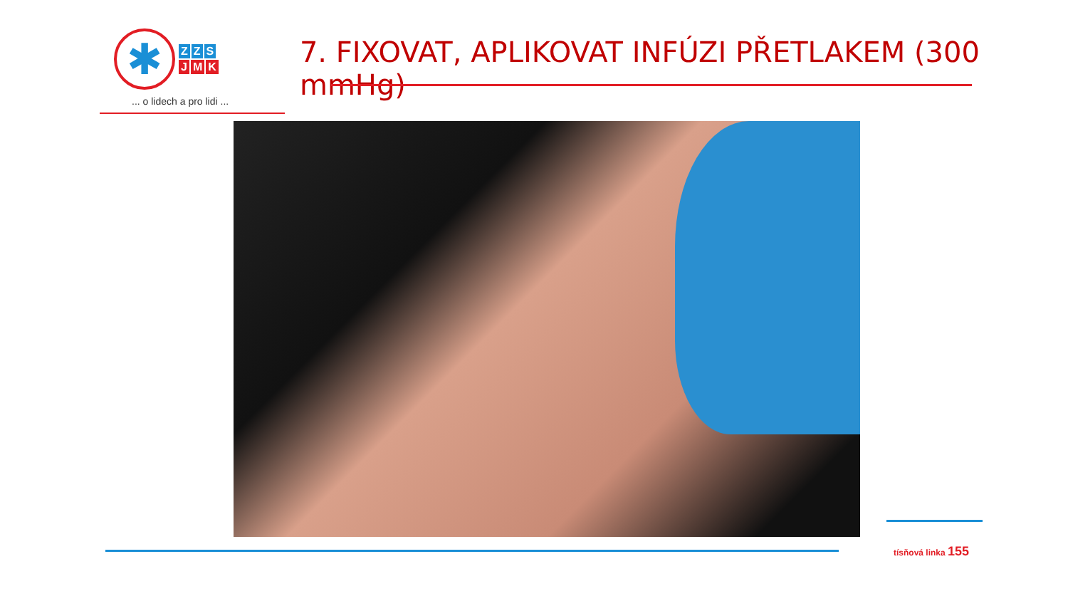✱
Z Z S
J M K
... o lidech a pro lidi ...
7. FIXOVAT, APLIKOVAT INFÚZI PŘETLAKEM (300 mmHg)
tísňová linka 155